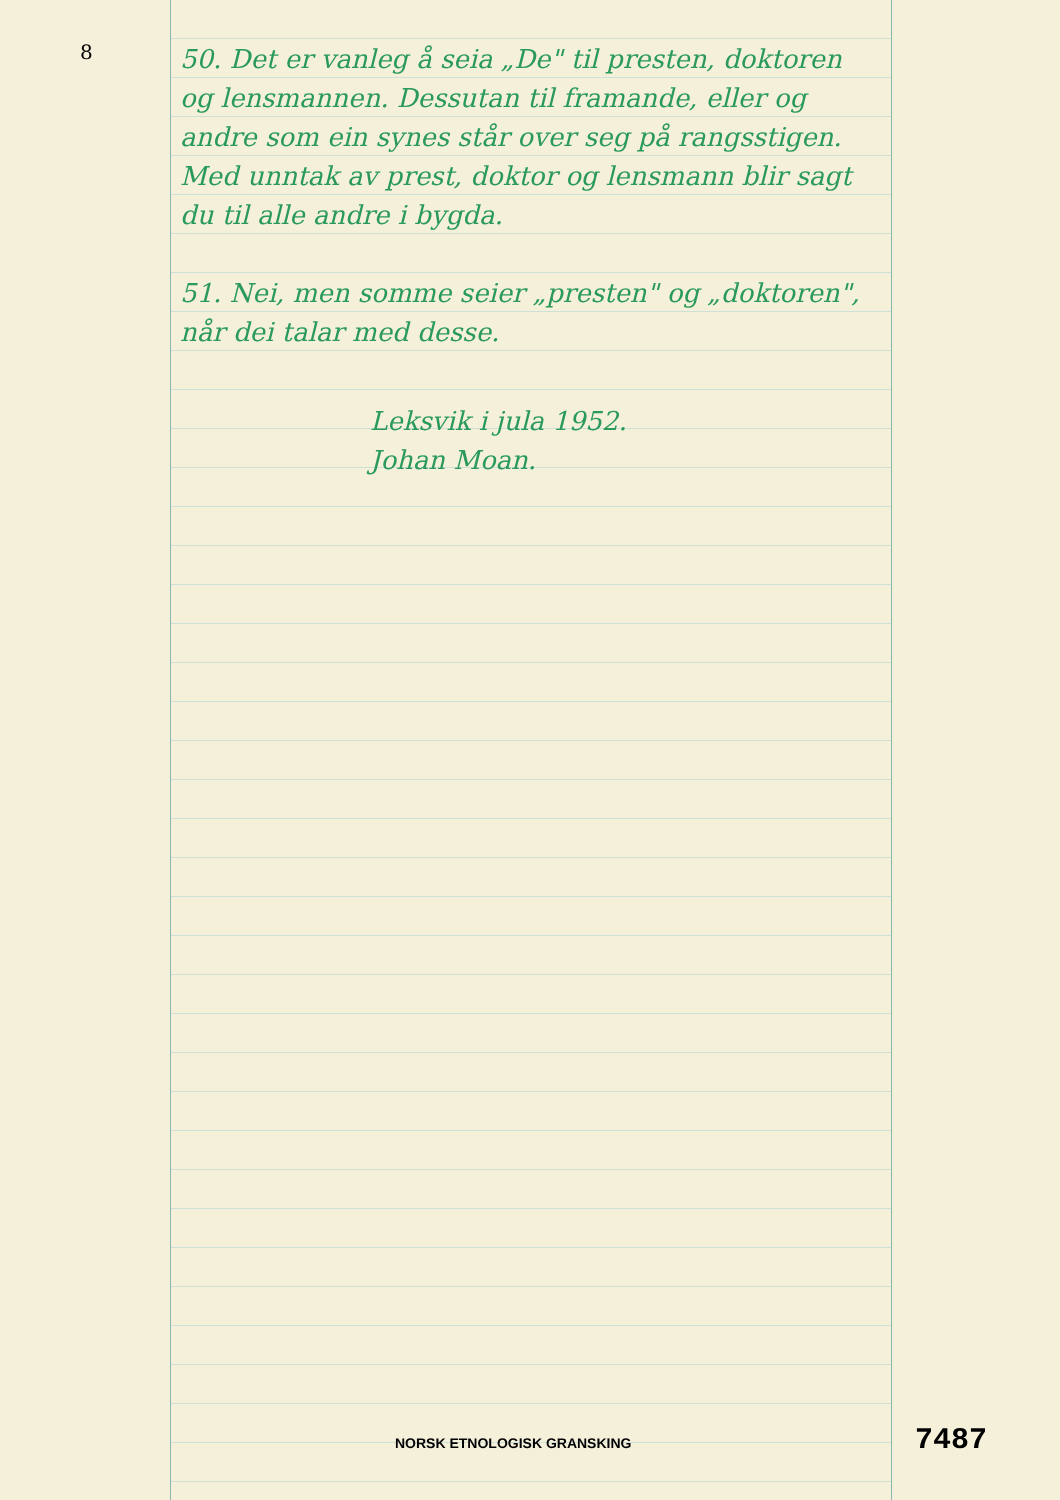8
50. Det er vanleg å seia „De" til presten, doktoren og lensmannen. Dessutan til framande, eller og andre som ein synes står over seg på rangsstigen. Med unntak av prest, doktor og lensmann blir sagt du til alle andre i bygda.
51. Nei, men somme seier „presten" og „doktoren", når dei talar med desse.
Leksvik i jula 1952.
Johan Moan.
NORSK ETNOLOGISK GRANSKING 7487